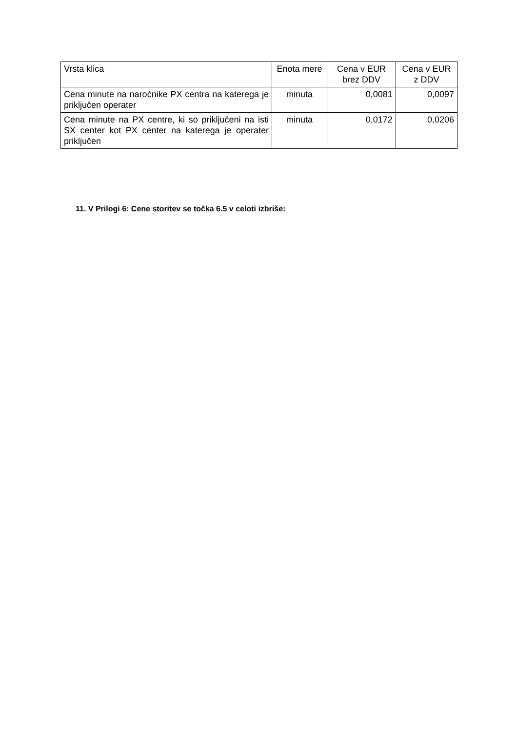| Vrsta klica | Enota mere | Cena v EUR brez DDV | Cena v EUR z DDV |
| --- | --- | --- | --- |
| Cena minute na naročnike PX centra na katerega je priključen operater | minuta | 0,0081 | 0,0097 |
| Cena minute na PX centre, ki so priključeni na isti SX center kot PX center na katerega je operater priključen | minuta | 0,0172 | 0,0206 |
11. V Prilogi 6: Cene storitev se točka 6.5 v celoti izbriše: